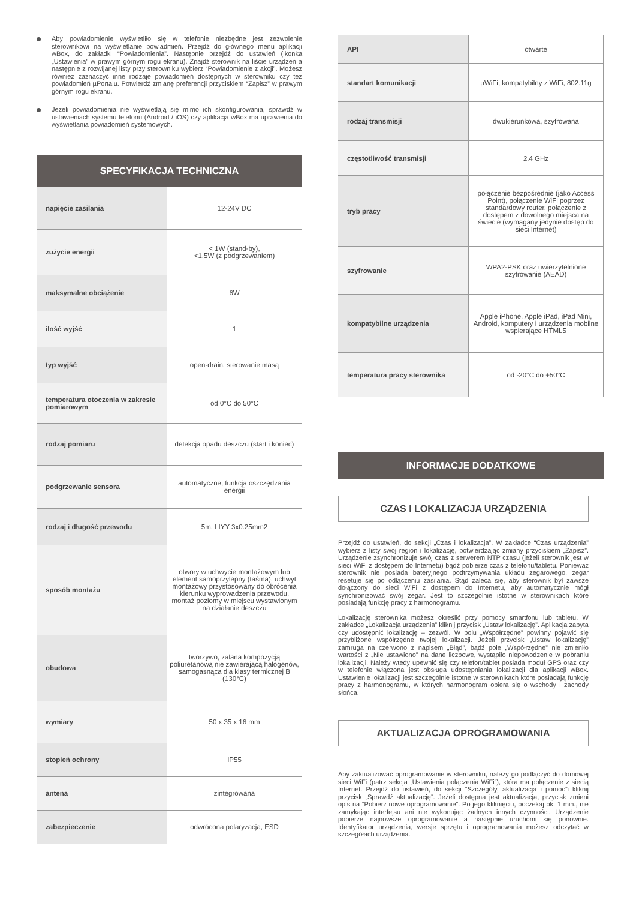Aby powiadomienie wyświetliło się w telefonie niezbędne jest zezwolenie sterownikowi na wyświetlanie powiadmień. Przejdź do głównego menu aplikacji wBox, do zakładki “Powiadomienia”. Następnie przejdź do ustawień (ikonka „Ustawienia” w prawym górnym rogu ekranu). Znajdź sterownik na liście urządzeń a następnie z rozwijanej listy przy sterowniku wybierz “Powiadomienie z akcji”. Możesz również zaznaczyć inne rodzaje powiadomień dostępnych w sterowniku czy też powiadomień µPortalu. Potwierdź zmianę preferencji przyciskiem “Zapisz” w prawym górnym rogu ekranu.
Jeżeli powiadomienia nie wyświetlają się mimo ich skonfigurowania, sprawdź w ustawieniach systemu telefonu (Android / iOS) czy aplikacja wBox ma uprawienia do wyświetlania powiadomień systemowych.
SPECYFIKACJA TECHNICZNA
| napięcie zasilania | 12-24V DC |
| zużycie energii | < 1W (stand-by), <1,5W (z podgrzewaniem) |
| maksymalne obciążenie | 6W |
| ilość wyjść | 1 |
| typ wyjść | open-drain, sterowanie masą |
| temperatura otoczenia w zakresie pomiarowym | od 0°C do 50°C |
| rodzaj pomiaru | detekcja opadu deszczu (start i koniec) |
| podgrzewanie sensora | automatyczne, funkcja oszczędzania energii |
| rodzaj i długość przewodu | 5m, LIYY 3x0.25mm2 |
| sposób montażu | otwory w uchwycie montażowym lub element samoprzylepny (taśma), uchwyt montażowy przystosowany do obrócenia kierunku wyprowadzenia przewodu, montaż poziomy w miejscu wystawionym na działanie deszczu |
| obudowa | tworzywo, zalana kompozycją poliuretanową nie zawierającą halogenów, samogasnąca dla klasy termicznej B (130°C) |
| wymiary | 50 x 35 x 16 mm |
| stopień ochrony | IP55 |
| antena | zintegrowana |
| zabezpieczenie | odwrócona polaryzacja, ESD |
| API | otwarte |
| standart komunikacji | µWiFi, kompatybilny z WiFi, 802.11g |
| rodzaj transmisji | dwukierunkowa, szyfrowana |
| częstotliwość transmisji | 2.4 GHz |
| tryb pracy | połączenie bezpośrednie (jako Access Point), połączenie WiFi poprzez standardowy router, połączenie z dostępem z dowolnego miejsca na świecie (wymagany jedynie dostęp do sieci Internet) |
| szyfrowanie | WPA2-PSK oraz uwierzytelnione szyfrowanie (AEAD) |
| kompatybilne urządzenia | Apple iPhone, Apple iPad, iPad Mini, Android, komputery i urządzenia mobilne wspierające HTML5 |
| temperatura pracy sterownika | od -20°C do +50°C |
INFORMACJE DODATKOWE
CZAS I LOKALIZACJA URZĄDZENIA
Przejdź do ustawień, do sekcji „Czas i lokalizacja”. W zakładce “Czas urządzenia” wybierz z listy swój region i lokalizację, potwierdzając zmiany przyciskiem „Zapisz”. Urządzenie zsynchronizuje swój czas z serwerem NTP czasu (jeżeli sterownik jest w sieci WiFi z dostępem do Internetu) bądź pobierze czas z telefonu/tabletu. Ponieważ sterownik nie posiada bateryjnego podtrzymywania układu zegarowego, zegar resetuje się po odłączeniu zasilania. Stąd zaleca się, aby sterownik był zawsze dołączony do sieci WiFi z dostępem do Internetu, aby automatycznie mógł synchronizować swój zegar. Jest to szczególnie istotne w sterownikach które posiadają funkcję pracy z harmonogramu.
Lokalizację sterownika możesz określić przy pomocy smartfonu lub tabletu. W zakładce „Lokalizacja urządzenia” kliknij przycisk „Ustaw lokalizację”. Aplikacja zapyta czy udostępnić lokalizację – zezwól. W polu „Współrzędne” powinny pojawić się przybliżone współrzędne twojej lokalizacji. Jeżeli przycisk „Ustaw lokalizację” zamruga na czerwono z napisem „Błąd”, bądź pole „Współrzędne” nie zmieniło wartości z „Nie ustawiono” na dane liczbowe, wystąpiło niepowodzenie w pobraniu lokalizacji. Należy wtedy upewnić się czy telefon/tablet posiada moduł GPS oraz czy w telefonie włączona jest obsługa udostępniania lokalizacji dla aplikacji wBox. Ustawienie lokalizacji jest szczególnie istotne w sterownikach które posiadają funkcję pracy z harmonogramu, w których harmonogram opiera się o wschody i zachody słońca.
AKTUALIZACJA OPROGRAMOWANIA
Aby zaktualizować oprogramowanie w sterowniku, należy go podłączyć do domowej sieci WiFi (patrz sekcja „Ustawienia połączenia WiFi”), która ma połączenie z siecią Internet. Przejdź do ustawień, do sekcji “Szczegóły, aktualizacja i pomoc”i kliknij przycisk „Sprawdź aktualizację”. Jeżeli dostępna jest aktualizacja, przycisk zmieni opis na “Pobierz nowe oprogramowanie”. Po jego kliknięciu, poczekaj ok. 1 min., nie zamykając interfejsu ani nie wykonując żadnych innych czynności. Urządzenie pobierze najnowsze oprogramowanie a następnie uruchomi się ponownie. Identyfikator urządzenia, wersje sprzętu i oprogramowania możesz odczytać w szczegółach urządzenia.